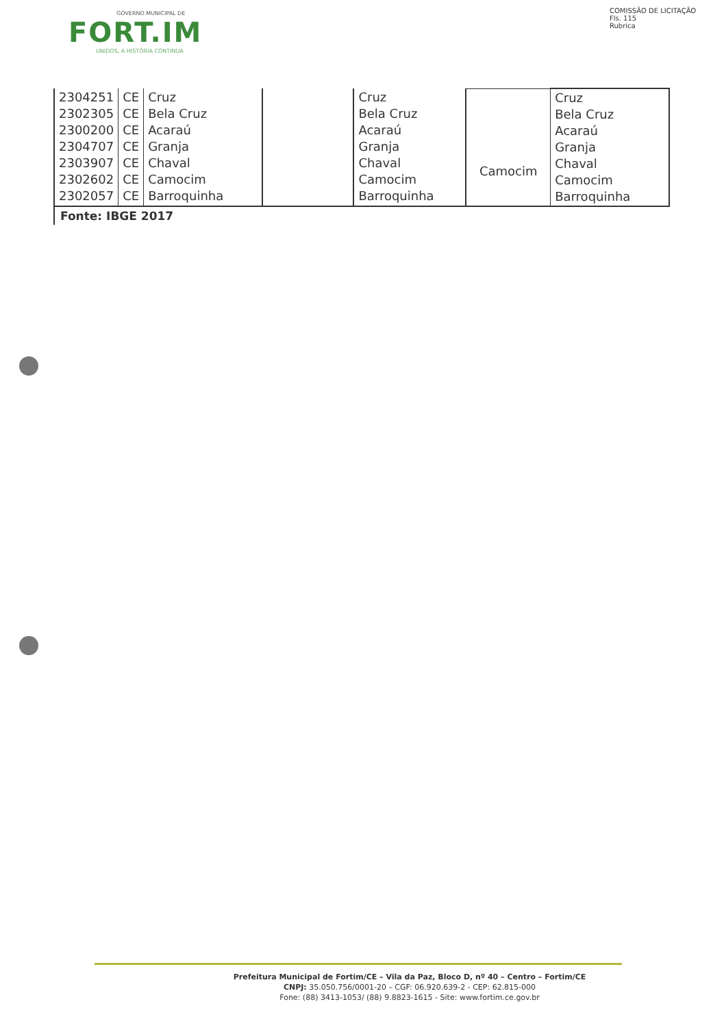GOVERNO MUNICIPAL DE
FORT.IM
UNIDOS, A HISTÓRIA CONTINUA
COMISSÃO DE LICITAÇÃO
Fls. 115
Rubrica
| 2304251 2302305 2300200 2304707 2303907 2302602 2302057 | CE CE CE CE CE CE CE | Cruz Bela Cruz Acaraú Granja Chaval Camocim Barroquinha | | Cruz Bela Cruz Acaraú Granja Chaval Camocim Barroquinha | Camocim | Cruz Bela Cruz Acaraú Granja Chaval Camocim Barroquinha |
| Fonte: IBGE 2017 | | | | | | |
Prefeitura Municipal de Fortim/CE – Vila da Paz, Bloco D, nº 40 – Centro – Fortim/CE
CNPJ: 35.050.756/0001-20 – CGF: 06.920.639-2 - CEP: 62.815-000
Fone: (88) 3413-1053/ (88) 9.8823-1615 - Site: www.fortim.ce.gov.br